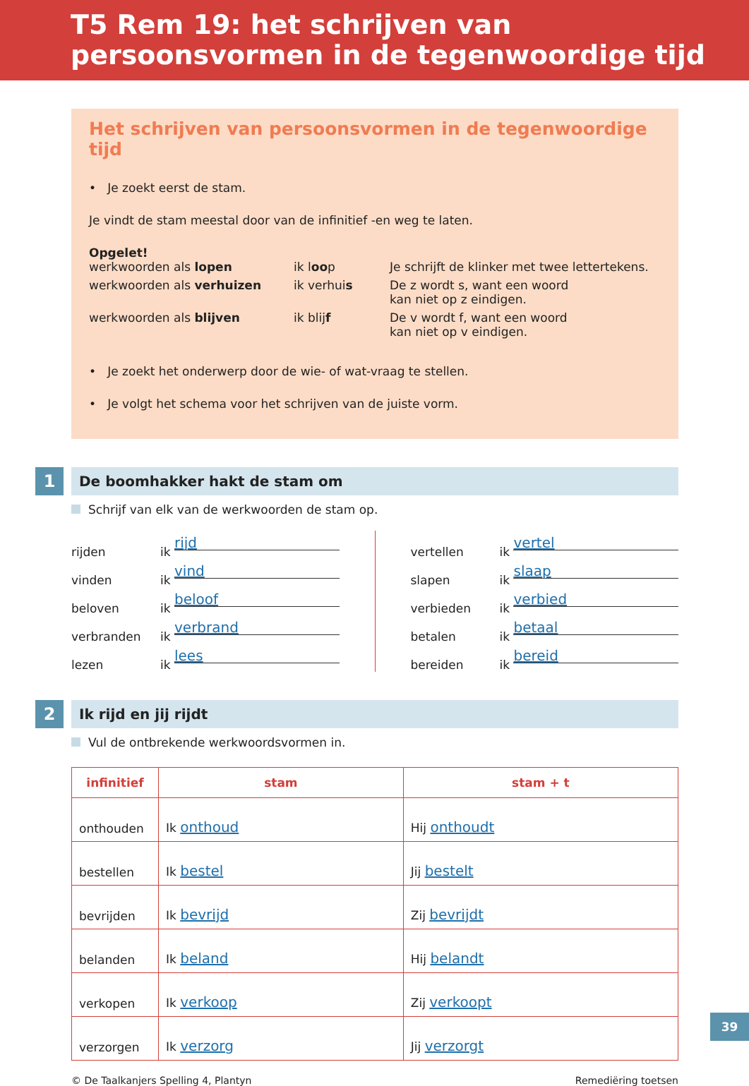T5 Rem 19: het schrijven van
persoonsvormen in de tegenwoordige tijd
Het schrijven van persoonsvormen in de tegenwoordige tijd
• Je zoekt eerst de stam.
Je vindt de stam meestal door van de infinitief -en weg te laten.
Opgelet!
| werkwoorden als lopen | ik l oo p | Je schrijft de klinker met twee lettertekens. |
| werkwoorden als verhuizen | ik verhui s | De z wordt s, want een woord kan niet op z eindigen. |
| werkwoorden als blijven | ik blij f | De v wordt f, want een woord kan niet op v eindigen. |
• Je zoekt het onderwerp door de wie- of wat-vraag te stellen.
• Je volgt het schema voor het schrijven van de juiste vorm.
1
De boomhakker hakt de stam om
Schrijf van elk van de werkwoorden de stam op.
rijden ik rijd
vinden ik vind
beloven ik beloof
verbranden ik verbrand
lezen ik lees
vertellen ik vertel
slapen ik slaap
verbieden ik verbied
betalen ik betaal
bereiden ik bereid
2
Ik rijd en jij rijdt
Vul de ontbrekende werkwoordsvormen in.
| infinitief | stam | stam + t |
| --- | --- | --- |
| onthouden | Ik onthoud | Hij onthoudt |
| bestellen | Ik bestel | Jij bestelt |
| bevrijden | Ik bevrijd | Zij bevrijdt |
| belanden | Ik beland | Hij belandt |
| verkopen | Ik verkoop | Zij verkoopt |
| verzorgen | Ik verzorg | Jij verzorgt |
© De Taalkanjers Spelling 4, Plantyn Remediëring toetsen
39